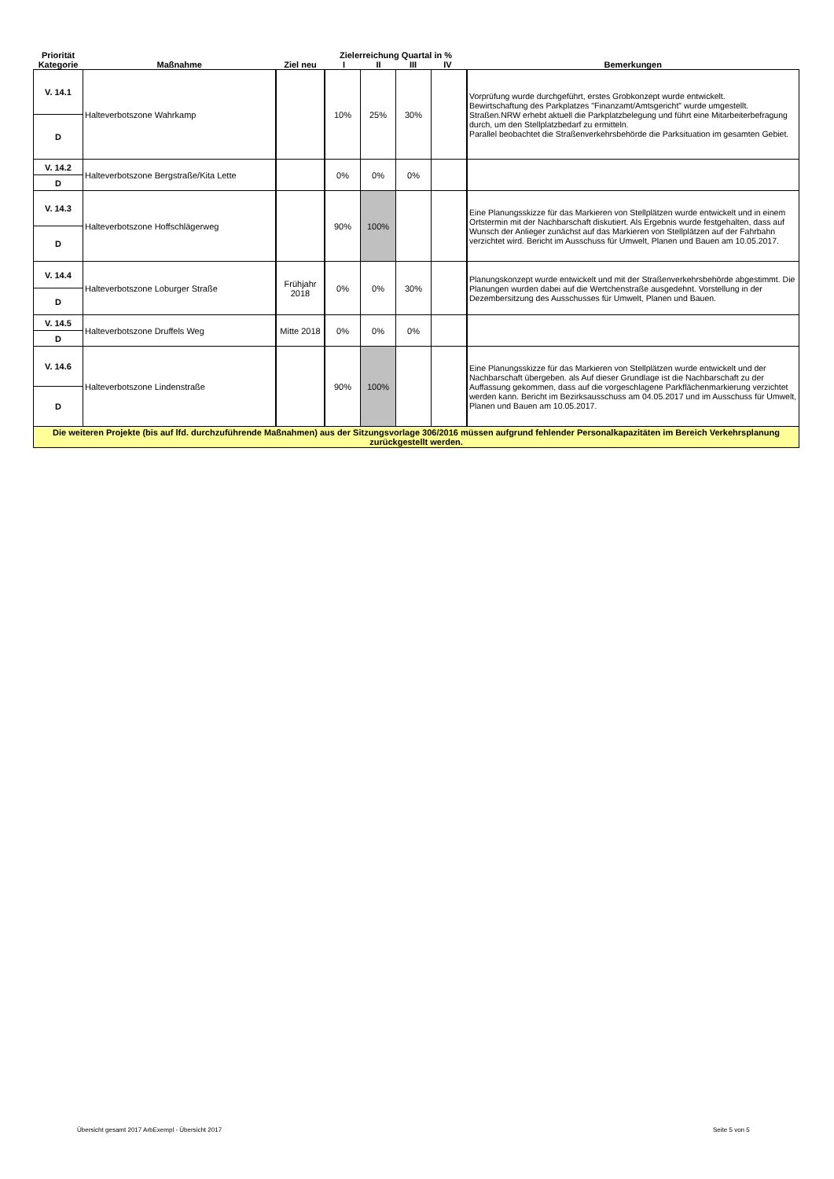| Priorität Kategorie | Maßnahme | Ziel neu | Zielerreichung Quartal in % I II III IV | | | | Bemerkungen |
| --- | --- | --- | --- | --- | --- | --- | --- |
| V. 14.1 | Halteverbotszone Wahrkamp | | 10% | 25% | 30% | | Vorprüfung wurde durchgeführt, erstes Grobkonzept wurde entwickelt. Bewirtschaftung des Parkplatzes "Finanzamt/Amtsgericht" wurde umgestellt. Straßen.NRW erhebt aktuell die Parkplatzbelegung und führt eine Mitarbeiterbefragung durch, um den Stellplatzbedarf zu ermitteln. Parallel beobachtet die Straßenverkehrsbehörde die Parksituation im gesamten Gebiet. |
| D | | | | | | | |
| V. 14.2 | Halteverbotszone Bergstraße/Kita Lette | | 0% | 0% | 0% | | |
| D | | | | | | | |
| V. 14.3 | Halteverbotszone Hoffschlägerweg | | 90% | 100% | | | Eine Planungsskizze für das Markieren von Stellplätzen wurde entwickelt und in einem Ortstermin mit der Nachbarschaft diskutiert. Als Ergebnis wurde festgehalten, dass auf Wunsch der Anlieger zunächst auf das Markieren von Stellplätzen auf der Fahrbahn verzichtet wird. Bericht im Ausschuss für Umwelt, Planen und Bauen am 10.05.2017. |
| D | | | | | | | |
| V. 14.4 | Halteverbotszone Loburger Straße | Frühjahr 2018 | 0% | 0% | 30% | | Planungskonzept wurde entwickelt und mit der Straßenverkehrsbehörde abgestimmt. Die Planungen wurden dabei auf die Wertchenstraße ausgedehnt. Vorstellung in der Dezembersitzung des Ausschusses für Umwelt, Planen und Bauen. |
| D | | | | | | | |
| V. 14.5 | Halteverbotszone Druffels Weg | Mitte 2018 | 0% | 0% | 0% | | |
| D | | | | | | | |
| V. 14.6 | Halteverbotszone Lindenstraße | | 90% | 100% | | | Eine Planungsskizze für das Markieren von Stellplätzen wurde entwickelt und der Nachbarschaft übergeben. als Auf dieser Grundlage ist die Nachbarschaft zu der Auffassung gekommen, dass auf die vorgeschlagene Parkflächenmarkierung verzichtet werden kann. Bericht im Bezirksausschuss am 04.05.2017 und im Ausschuss für Umwelt, Planen und Bauen am 10.05.2017. |
| D | | | | | | | |
| Die weiteren Projekte (bis auf lfd. durchzuführende Maßnahmen) aus der Sitzungsvorlage 306/2016 müssen aufgrund fehlender Personalkapazitäten im Bereich Verkehrsplanung zurückgestellt werden. | | | | | | | |
Übersicht gesamt 2017 ArbExempl - Übersicht 2017
Seite 5 von 5